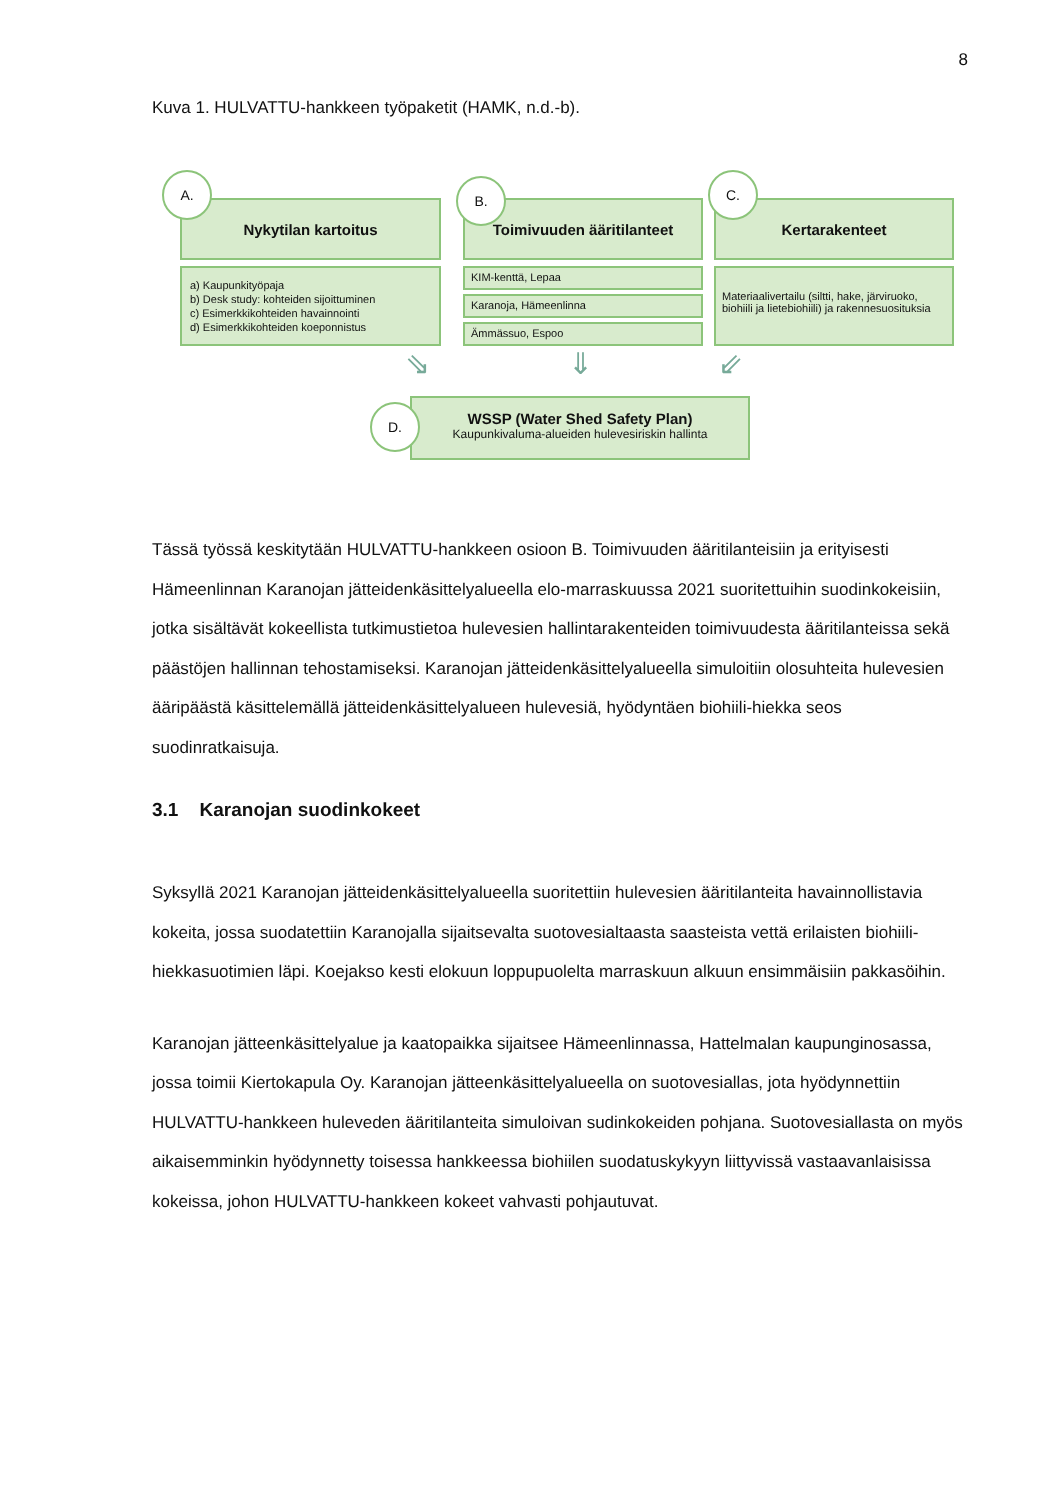8
Kuva 1. HULVATTU-hankkeen työpaketit (HAMK, n.d.-b).
Nykytilan kartoitus
a) Kaupunkityöpaja
b) Desk study: kohteiden sijoittuminen
c) Esimerkkikohteiden havainnointi
d) Esimerkkikohteiden koeponnistus
A.
Toimivuuden ääritilanteet
KIM-kenttä, Lepaa
Karanoja, Hämeenlinna
Ämmässuo, Espoo
B.
Kertarakenteet
Materiaalivertailu (siltti, hake, järviruoko, biohiili ja lietebiohiili) ja rakennesuosituksia
C.
⇘ ⇓ ⇙
WSSP (Water Shed Safety Plan)
Kaupunkivaluma-alueiden hulevesiriskin hallinta
D.
Tässä työssä keskitytään HULVATTU-hankkeen osioon B. Toimivuuden ääritilanteisiin ja erityisesti Hämeenlinnan Karanojan jätteidenkäsittelyalueella elo-marraskuussa 2021 suoritettuihin suodinkokeisiin, jotka sisältävät kokeellista tutkimustietoa hulevesien hallintarakenteiden toimivuudesta ääritilanteissa sekä päästöjen hallinnan tehostamiseksi. Karanojan jätteidenkäsittelyalueella simuloitiin olosuhteita hulevesien ääripäästä käsittelemällä jätteidenkäsittelyalueen hulevesiä, hyödyntäen biohiili-hiekka seos suodinratkaisuja.
3.1 Karanojan suodinkokeet
Syksyllä 2021 Karanojan jätteidenkäsittelyalueella suoritettiin hulevesien ääritilanteita havainnollistavia kokeita, jossa suodatettiin Karanojalla sijaitsevalta suotovesialtaasta saasteista vettä erilaisten biohiili-hiekkasuotimien läpi. Koejakso kesti elokuun loppupuolelta marraskuun alkuun ensimmäisiin pakkasöihin.
Karanojan jätteenkäsittelyalue ja kaatopaikka sijaitsee Hämeenlinnassa, Hattelmalan kaupunginosassa, jossa toimii Kiertokapula Oy. Karanojan jätteenkäsittelyalueella on suotovesiallas, jota hyödynnettiin HULVATTU-hankkeen huleveden ääritilanteita simuloivan sudinkokeiden pohjana. Suotovesiallasta on myös aikaisemminkin hyödynnetty toisessa hankkeessa biohiilen suodatuskykyyn liittyvissä vastaavanlaisissa kokeissa, johon HULVATTU-hankkeen kokeet vahvasti pohjautuvat.